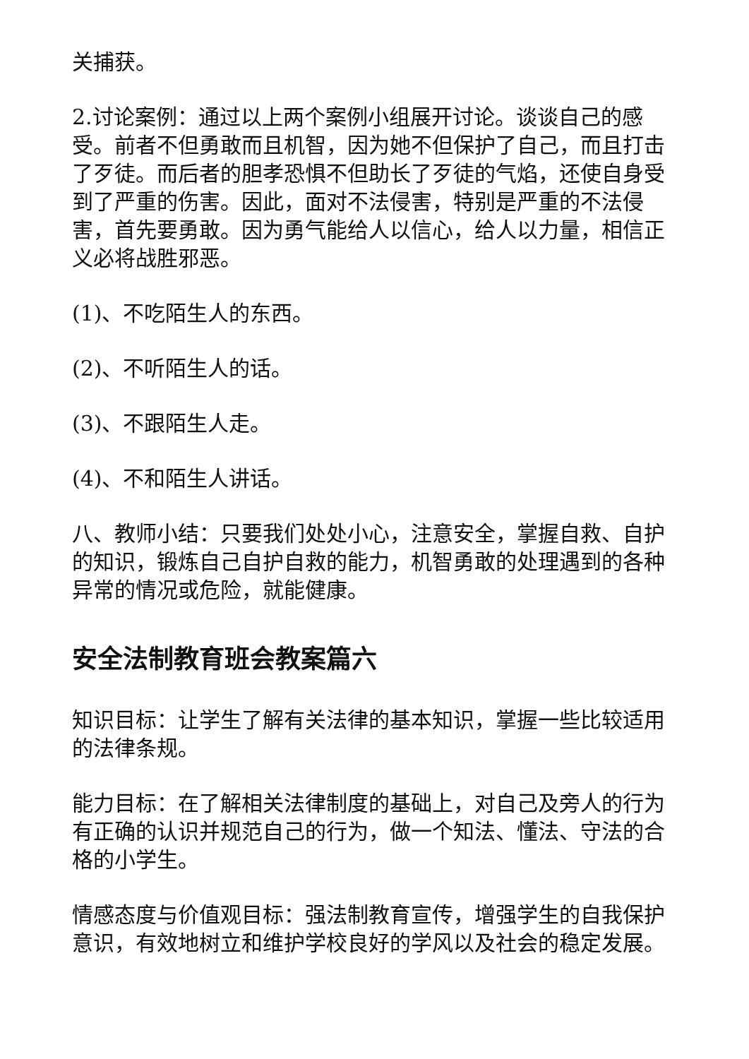关捕获。
2.讨论案例：通过以上两个案例小组展开讨论。谈谈自己的感受。前者不但勇敢而且机智，因为她不但保护了自己，而且打击了歹徒。而后者的胆孝恐惧不但助长了歹徒的气焰，还使自身受到了严重的伤害。因此，面对不法侵害，特别是严重的不法侵害，首先要勇敢。因为勇气能给人以信心，给人以力量，相信正义必将战胜邪恶。
(1)、不吃陌生人的东西。
(2)、不听陌生人的话。
(3)、不跟陌生人走。
(4)、不和陌生人讲话。
八、教师小结：只要我们处处小心，注意安全，掌握自救、自护的知识，锻炼自己自护自救的能力，机智勇敢的处理遇到的各种异常的情况或危险，就能健康。
安全法制教育班会教案篇六
知识目标：让学生了解有关法律的基本知识，掌握一些比较适用的法律条规。
能力目标：在了解相关法律制度的基础上，对自己及旁人的行为有正确的认识并规范自己的行为，做一个知法、懂法、守法的合格的小学生。
情感态度与价值观目标：强法制教育宣传，增强学生的自我保护意识，有效地树立和维护学校良好的学风以及社会的稳定发展。